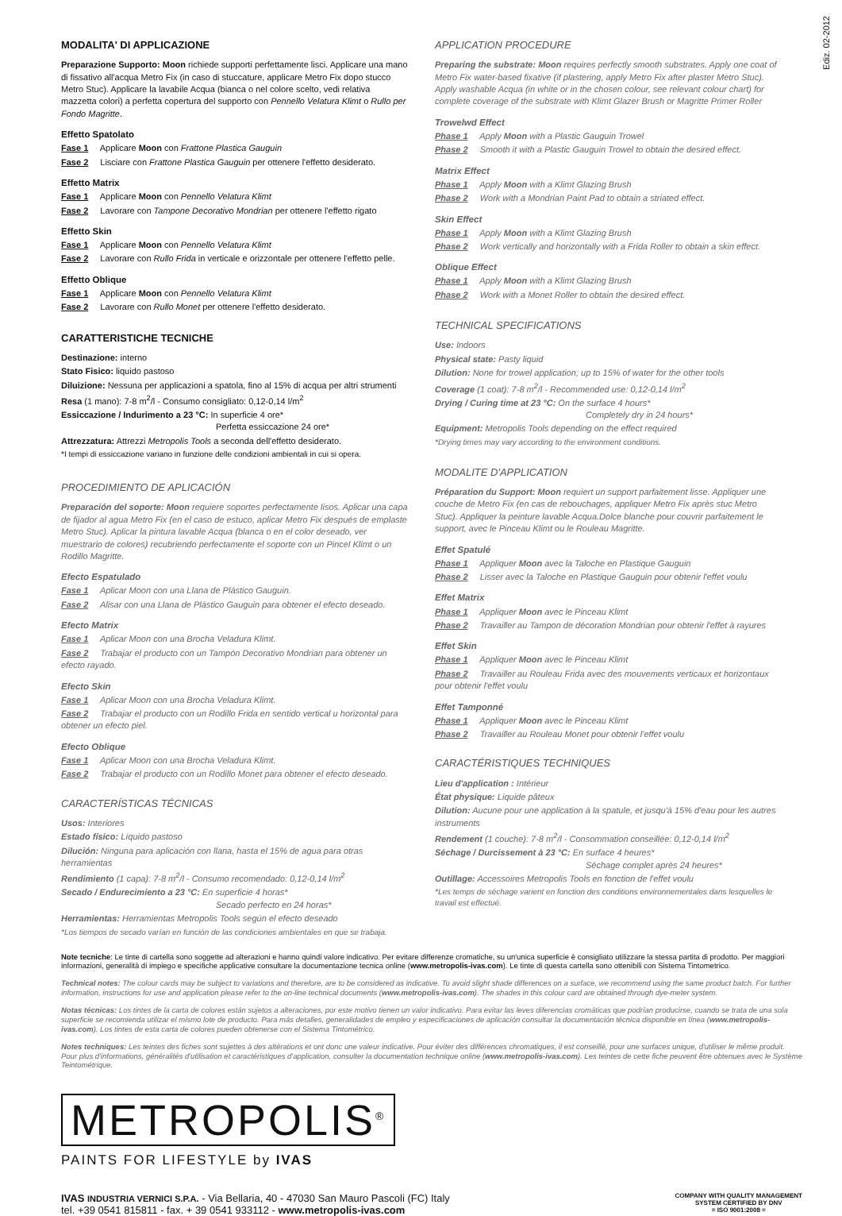Ediz. 02-2012
MODALITA' DI APPLICAZIONE
Preparazione Supporto: Moon richiede supporti perfettamente lisci. Applicare una mano di fissativo all'acqua Metro Fix (in caso di stuccature, applicare Metro Fix dopo stucco Metro Stuc). Applicare la lavabile Acqua (bianca o nel colore scelto, vedi relativa mazzetta colori) a perfetta copertura del supporto con Pennello Velatura Klimt o Rullo per Fondo Magritte.
Effetto Spatolato
Fase 1 Applicare Moon con Frattone Plastica Gauguin
Fase 2 Lisciare con Frattone Plastica Gauguin per ottenere l'effetto desiderato.
Effetto Matrix
Fase 1 Applicare Moon con Pennello Velatura Klimt
Fase 2 Lavorare con Tampone Decorativo Mondrian per ottenere l'effetto rigato
Effetto Skin
Fase 1 Applicare Moon con Pennello Velatura Klimt
Fase 2 Lavorare con Rullo Frida in verticale e orizzontale per ottenere l'effetto pelle.
Effetto Oblique
Fase 1 Applicare Moon con Pennello Velatura Klimt
Fase 2 Lavorare con Rullo Monet per ottenere l'effetto desiderato.
CARATTERISTICHE TECNICHE
Destinazione: interno
Stato Fisico: liquido pastoso
Diluizione: Nessuna per applicazioni a spatola, fino al 15% di acqua per altri strumenti
Resa (1 mano): 7-8 m<sup>2</sup>/l - Consumo consigliato: 0,12-0,14 l/m<sup>2</sup>
Essiccazione / Indurimento a 23 °C: In superficie 4 ore*
Perfetta essiccazione 24 ore*
Attrezzatura: Attrezzi Metropolis Tools a seconda dell'effetto desiderato.
*I tempi di essiccazione variano in funzione delle condizioni ambientali in cui si opera.
PROCEDIMIENTO DE APLICACIÓN
Preparación del soporte: Moon requiere soportes perfectamente lisos. Aplicar una capa de fijador al agua Metro Fix (en el caso de estuco, aplicar Metro Fix después de emplaste Metro Stuc). Aplicar la pintura lavable Acqua (blanca o en el color deseado, ver muestrario de colores) recubriendo perfectamente el soporte con un Pincel Klimt o un Rodillo Magritte.
Efecto Espatulado
Fase 1 Aplicar Moon con una Llana de Plástico Gauguin.
Fase 2 Alisar con una Llana de Plástico Gauguin para obtener el efecto deseado.
Efecto Matrix
Fase 1 Aplicar Moon con una Brocha Veladura Klimt.
Fase 2 Trabajar el producto con un Tampón Decorativo Mondrian para obtener un efecto rayado.
Efecto Skin
Fase 1 Aplicar Moon con una Brocha Veladura Klimt.
Fase 2 Trabajar el producto con un Rodillo Frida en sentido vertical u horizontal para obtener un efecto piel.
Efecto Oblique
Fase 1 Aplicar Moon con una Brocha Veladura Klimt.
Fase 2 Trabajar el producto con un Rodillo Monet para obtener el efecto deseado.
CARACTERÍSTICAS TÉCNICAS
Usos: Interiores
Estado físico: Líquido pastoso
Dilución: Ninguna para aplicación con llana, hasta el 15% de agua para otras herramientas
Rendimiento (1 capa): 7-8 m<sup>2</sup>/l - Consumo recomendado: 0,12-0,14 l/m<sup>2</sup>
Secado / Endurecimiento a 23 °C: En superficie 4 horas*
Secado perfecto en 24 horas*
Herramientas: Herramientas Metropolis Tools según el efecto deseado
*Los tiempos de secado varían en función de las condiciones ambientales en que se trabaja.
APPLICATION PROCEDURE
Preparing the substrate: Moon requires perfectly smooth substrates. Apply one coat of Metro Fix water-based fixative (if plastering, apply Metro Fix after plaster Metro Stuc). Apply washable Acqua (in white or in the chosen colour, see relevant colour chart) for complete coverage of the substrate with Klimt Glazer Brush or Magritte Primer Roller
Trowelwd Effect
Phase 1 Apply Moon with a Plastic Gauguin Trowel
Phase 2 Smooth it with a Plastic Gauguin Trowel to obtain the desired effect.
Matrix Effect
Phase 1 Apply Moon with a Klimt Glazing Brush
Phase 2 Work with a Mondrian Paint Pad to obtain a striated effect.
Skin Effect
Phase 1 Apply Moon with a Klimt Glazing Brush
Phase 2 Work vertically and horizontally with a Frida Roller to obtain a skin effect.
Oblique Effect
Phase 1 Apply Moon with a Klimt Glazing Brush
Phase 2 Work with a Monet Roller to obtain the desired effect.
TECHNICAL SPECIFICATIONS
Use: Indoors
Physical state: Pasty liquid
Dilution: None for trowel application; up to 15% of water for the other tools
Coverage (1 coat): 7-8 m<sup>2</sup>/l - Recommended use: 0,12-0,14 l/m<sup>2</sup>
Drying / Curing time at 23 °C: On the surface 4 hours*
Completely dry in 24 hours*
Equipment: Metropolis Tools depending on the effect required
*Drying times may vary according to the environment conditions.
MODALITE D'APPLICATION
Préparation du Support: Moon requiert un support parfaitement lisse. Appliquer une couche de Metro Fix (en cas de rebouchages, appliquer Metro Fix après stuc Metro Stuc). Appliquer la peinture lavable Acqua.Dolce blanche pour couvrir parfaitement le support, avec le Pinceau Klimt ou le Rouleau Magritte.
Effet Spatulé
Phase 1 Appliquer Moon avec la Taloche en Plastique Gauguin
Phase 2 Lisser avec la Taloche en Plastique Gauguin pour obtenir l'effet voulu
Effet Matrix
Phase 1 Appliquer Moon avec le Pinceau Klimt
Phase 2 Travailler au Tampon de décoration Mondrian pour obtenir l'effet à rayures
Effet Skin
Phase 1 Appliquer Moon avec le Pinceau Klimt
Phase 2 Travailler au Rouleau Frida avec des mouvements verticaux et horizontaux pour obtenir l'effet voulu
Effet Tamponné
Phase 1 Appliquer Moon avec le Pinceau Klimt
Phase 2 Travailler au Rouleau Monet pour obtenir l'effet voulu
CARACTÉRISTIQUES TECHNIQUES
Lieu d'application : Intérieur
État physique: Liquide pâteux
Dilution: Aucune pour une application à la spatule, et jusqu'à 15% d'eau pour les autres instruments
Rendement (1 couche): 7-8 m<sup>2</sup>/l - Consommation conseillée: 0,12-0,14 l/m<sup>2</sup>
Séchage / Durcissement à 23 °C: En surface 4 heures*
Séchage complet après 24 heures*
Outillage: Accessoires Metropolis Tools en fonction de l'effet voulu
*Les temps de séchage varient en fonction des conditions environnementales dans lesquelles le travail est effectué.
Note tecniche: Le tinte di cartella sono soggette ad alterazioni e hanno quindi valore indicativo. Per evitare differenze cromatiche, su un'unica superficie è consigliato utilizzare la stessa partita di prodotto. Per maggiori informazioni, generalità di impiego e specifiche applicative consultare la documentazione tecnica online (www.metropolis-ivas.com). Le tinte di questa cartella sono ottenibili con Sistema Tintometrico.
Technical notes: The colour cards may be subject to variations and therefore, are to be considered as indicative. To avoid slight shade differences on a surface, we recommend using the same product batch. For further information, instructions for use and application please refer to the on-line technical documents (www.metropolis-ivas.com). The shades in this colour card are obtained through dye-meter system.
Notas técnicas: Los tintes de la carta de colores están sujetos a alteraciones, por este motivo tienen un valor indicativo. Para evitar las leves diferencias cromáticas que podrían producirse, cuando se trata de una sola superficie se recomienda utilizar el mismo lote de producto. Para más detalles, generalidades de empleo y especificaciones de aplicación consultar la documentación técnica disponible en línea (www.metropolis-ivas.com). Los tintes de esta carta de colores pueden obtenerse con el Sistema Tintométrico.
Notes techniques: Les teintes des fiches sont sujettes à des altérations et ont donc une valeur indicative. Pour éviter des différences chromatiques, il est conseillé, pour une surfaces unique, d'utiliser le même produit. Pour plus d'informations, généralités d'utilisation et caractéristiques d'application, consulter la documentation technique online (www.metropolis-ivas.com). Les teintes de cette fiche peuvent être obtenues avec le Système Teintométrique.
METROPOLIS<sup>®</sup>
PAINTS FOR LIFESTYLE by IVAS
IVAS INDUSTRIA VERNICI S.P.A. - Via Bellaria, 40 - 47030 San Mauro Pascoli (FC) Italy
tel. +39 0541 815811 - fax. + 39 0541 933112 - www.metropolis-ivas.com
COMPANY WITH QUALITY MANAGEMENT
SYSTEM CERTIFIED BY DNV
= ISO 9001:2008 =